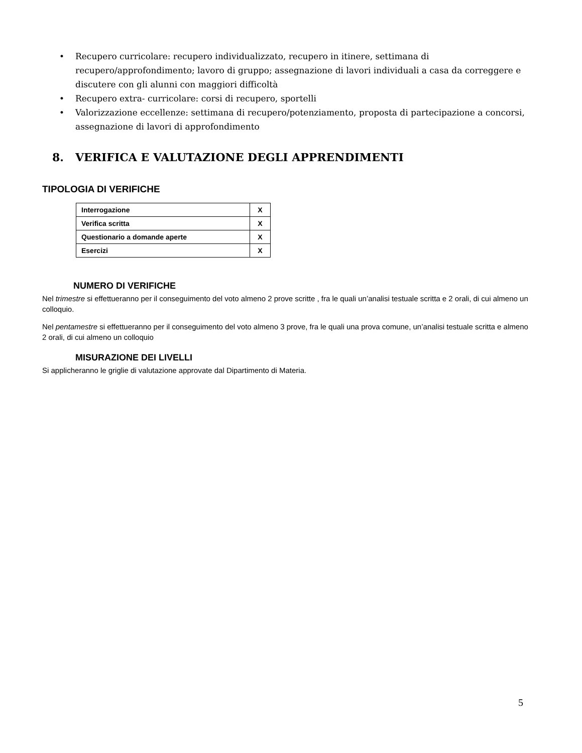• Recupero curricolare: recupero individualizzato, recupero in itinere, settimana di recupero/approfondimento; lavoro di gruppo; assegnazione di lavori individuali a casa da correggere e discutere con gli alunni con maggiori difficoltà
• Recupero extra- curricolare: corsi di recupero, sportelli
• Valorizzazione eccellenze: settimana di recupero/potenziamento, proposta di partecipazione a concorsi, assegnazione di lavori di approfondimento
8. VERIFICA E VALUTAZIONE DEGLI APPRENDIMENTI
TIPOLOGIA DI VERIFICHE
| Interrogazione | X |
| Verifica scritta | X |
| Questionario a domande aperte | X |
| Esercizi | X |
NUMERO DI VERIFICHE
Nel trimestre si effettueranno per il conseguimento del voto almeno 2 prove scritte , fra le quali un’analisi testuale scritta e 2 orali, di cui almeno un colloquio.
Nel pentamestre si effettueranno per il conseguimento del voto almeno 3 prove, fra le quali una prova comune, un’analisi testuale scritta e almeno 2 orali, di cui almeno un colloquio
MISURAZIONE DEI LIVELLI
Si applicheranno le griglie di valutazione approvate dal Dipartimento di Materia.
5